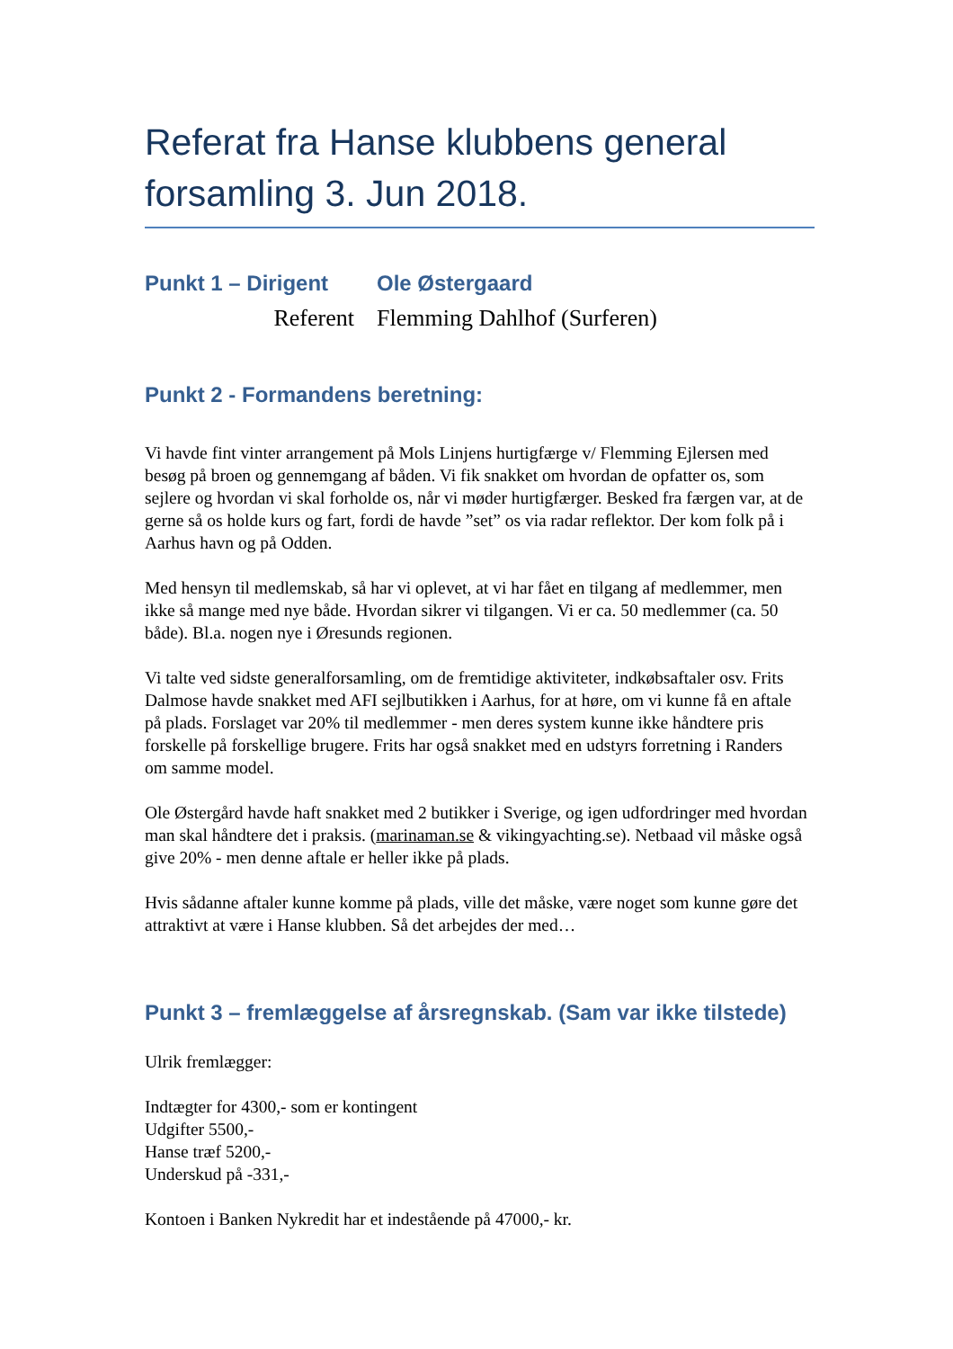Referat fra Hanse klubbens general forsamling 3. Jun 2018.
Punkt 1 – Dirigent
Ole Østergaard
Referent Flemming Dahlhof (Surferen)
Punkt 2 - Formandens beretning:
Vi havde fint vinter arrangement på Mols Linjens hurtigfærge v/ Flemming Ejlersen med besøg på broen og gennemgang af båden. Vi fik snakket om hvordan de opfatter os, som sejlere og hvordan vi skal forholde os, når vi møder hurtigfærger. Besked fra færgen var, at de gerne så os holde kurs og fart, fordi de havde ”set” os via radar reflektor. Der kom folk på i Aarhus havn og på Odden.
Med hensyn til medlemskab, så har vi oplevet, at vi har fået en tilgang af medlemmer, men ikke så mange med nye både. Hvordan sikrer vi tilgangen. Vi er ca. 50 medlemmer (ca. 50 både). Bl.a. nogen nye i Øresunds regionen.
Vi talte ved sidste generalforsamling, om de fremtidige aktiviteter, indkøbsaftaler osv. Frits Dalmose havde snakket med AFI sejlbutikken i Aarhus, for at høre, om vi kunne få en aftale på plads. Forslaget var 20% til medlemmer - men deres system kunne ikke håndtere pris forskelle på forskellige brugere. Frits har også snakket med en udstyrs forretning i Randers om samme model.
Ole Østergård havde haft snakket med 2 butikker i Sverige, og igen udfordringer med hvordan man skal håndtere det i praksis. (marinaman.se & vikingyachting.se). Netbaad vil måske også give 20% - men denne aftale er heller ikke på plads.
Hvis sådanne aftaler kunne komme på plads, ville det måske, være noget som kunne gøre det attraktivt at være i Hanse klubben. Så det arbejdes der med…
Punkt 3 – fremlæggelse af årsregnskab. (Sam var ikke tilstede)
Ulrik fremlægger:
Indtægter for 4300,- som er kontingent
Udgifter 5500,-
Hanse træf 5200,-
Underskud på -331,-
Kontoen i Banken Nykredit har et indestående på 47000,- kr.